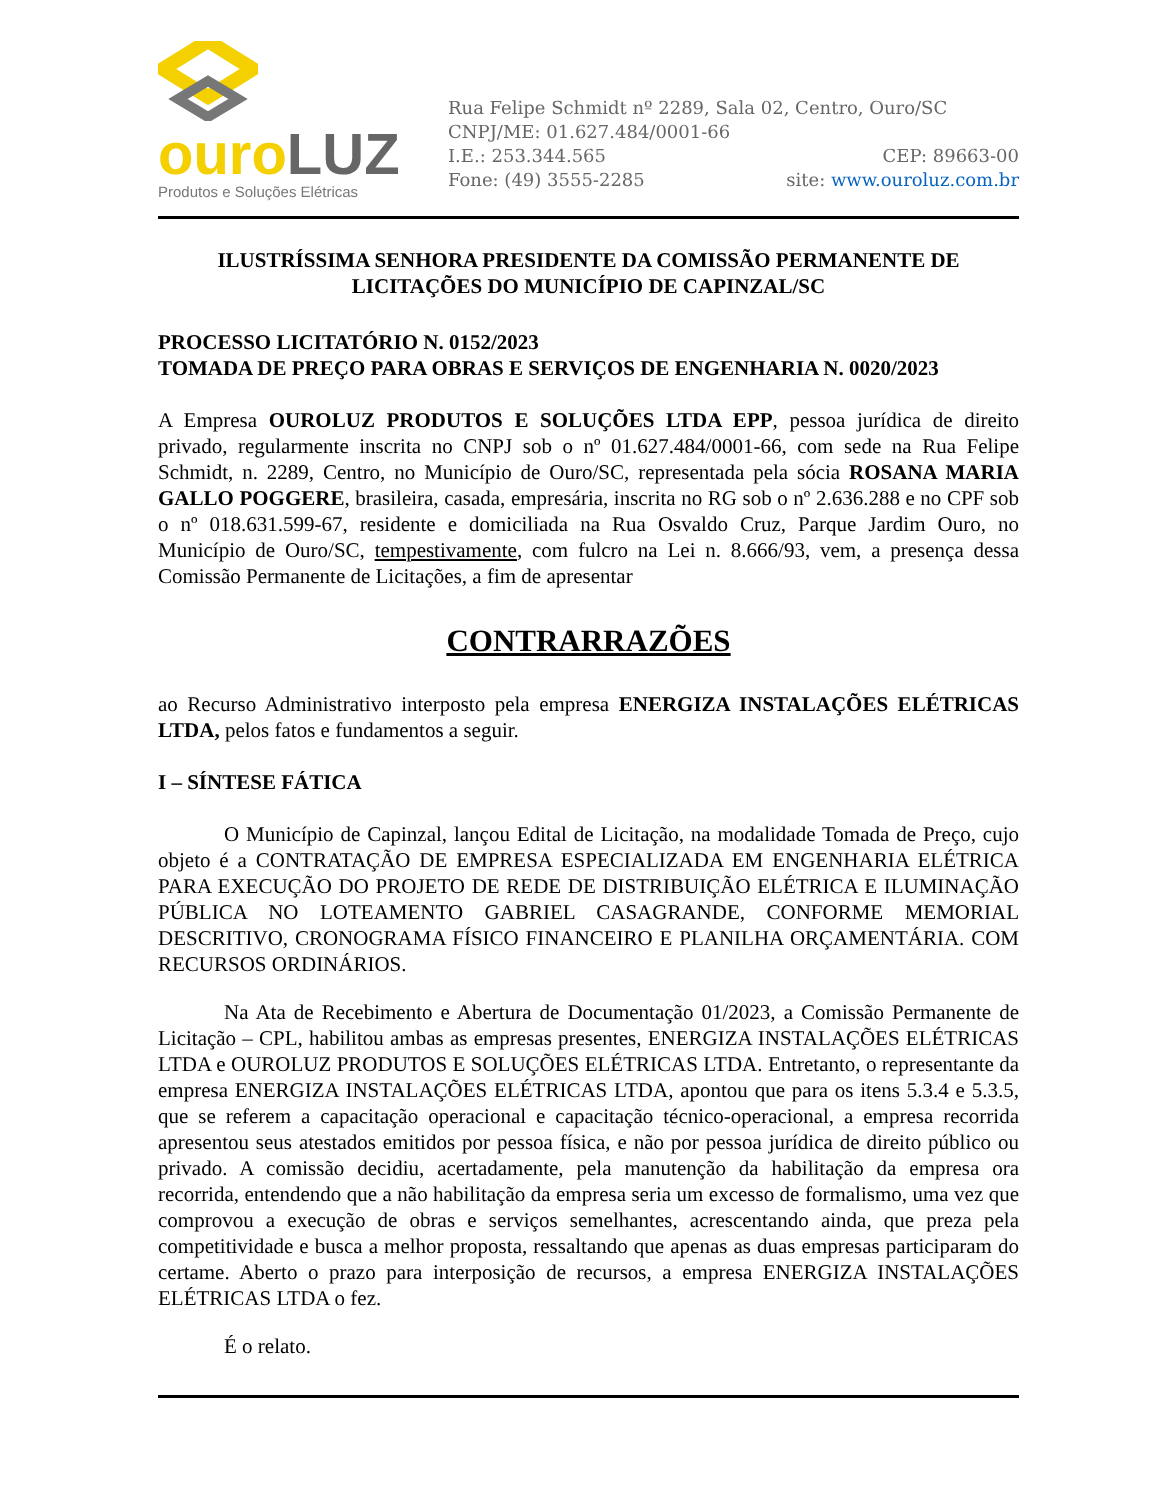ouro LUZ
Produtos e Soluções Elétricas
Rua Felipe Schmidt nº 2289, Sala 02, Centro, Ouro/SC
CNPJ/ME: 01.627.484/0001-66
I.E.: 253.344.565 CEP: 89663-00
Fone: (49) 3555-2285 site: www.ouroluz.com.br
ILUSTRÍSSIMA SENHORA PRESIDENTE DA COMISSÃO PERMANENTE DE LICITAÇÕES DO MUNICÍPIO DE CAPINZAL/SC
PROCESSO LICITATÓRIO N. 0152/2023
TOMADA DE PREÇO PARA OBRAS E SERVIÇOS DE ENGENHARIA N. 0020/2023
A Empresa OUROLUZ PRODUTOS E SOLUÇÕES LTDA EPP, pessoa jurídica de direito privado, regularmente inscrita no CNPJ sob o nº 01.627.484/0001-66, com sede na Rua Felipe Schmidt, n. 2289, Centro, no Município de Ouro/SC, representada pela sócia ROSANA MARIA GALLO POGGERE, brasileira, casada, empresária, inscrita no RG sob o nº 2.636.288 e no CPF sob o nº 018.631.599-67, residente e domiciliada na Rua Osvaldo Cruz, Parque Jardim Ouro, no Município de Ouro/SC, tempestivamente, com fulcro na Lei n. 8.666/93, vem, a presença dessa Comissão Permanente de Licitações, a fim de apresentar
CONTRARRAZÕES
ao Recurso Administrativo interposto pela empresa ENERGIZA INSTALAÇÕES ELÉTRICAS LTDA, pelos fatos e fundamentos a seguir.
I – SÍNTESE FÁTICA
O Município de Capinzal, lançou Edital de Licitação, na modalidade Tomada de Preço, cujo objeto é a CONTRATAÇÃO DE EMPRESA ESPECIALIZADA EM ENGENHARIA ELÉTRICA PARA EXECUÇÃO DO PROJETO DE REDE DE DISTRIBUIÇÃO ELÉTRICA E ILUMINAÇÃO PÚBLICA NO LOTEAMENTO GABRIEL CASAGRANDE, CONFORME MEMORIAL DESCRITIVO, CRONOGRAMA FÍSICO FINANCEIRO E PLANILHA ORÇAMENTÁRIA. COM RECURSOS ORDINÁRIOS.
Na Ata de Recebimento e Abertura de Documentação 01/2023, a Comissão Permanente de Licitação – CPL, habilitou ambas as empresas presentes, ENERGIZA INSTALAÇÕES ELÉTRICAS LTDA e OUROLUZ PRODUTOS E SOLUÇÕES ELÉTRICAS LTDA. Entretanto, o representante da empresa ENERGIZA INSTALAÇÕES ELÉTRICAS LTDA, apontou que para os itens 5.3.4 e 5.3.5, que se referem a capacitação operacional e capacitação técnico-operacional, a empresa recorrida apresentou seus atestados emitidos por pessoa física, e não por pessoa jurídica de direito público ou privado. A comissão decidiu, acertadamente, pela manutenção da habilitação da empresa ora recorrida, entendendo que a não habilitação da empresa seria um excesso de formalismo, uma vez que comprovou a execução de obras e serviços semelhantes, acrescentando ainda, que preza pela competitividade e busca a melhor proposta, ressaltando que apenas as duas empresas participaram do certame. Aberto o prazo para interposição de recursos, a empresa ENERGIZA INSTALAÇÕES ELÉTRICAS LTDA o fez.
É o relato.